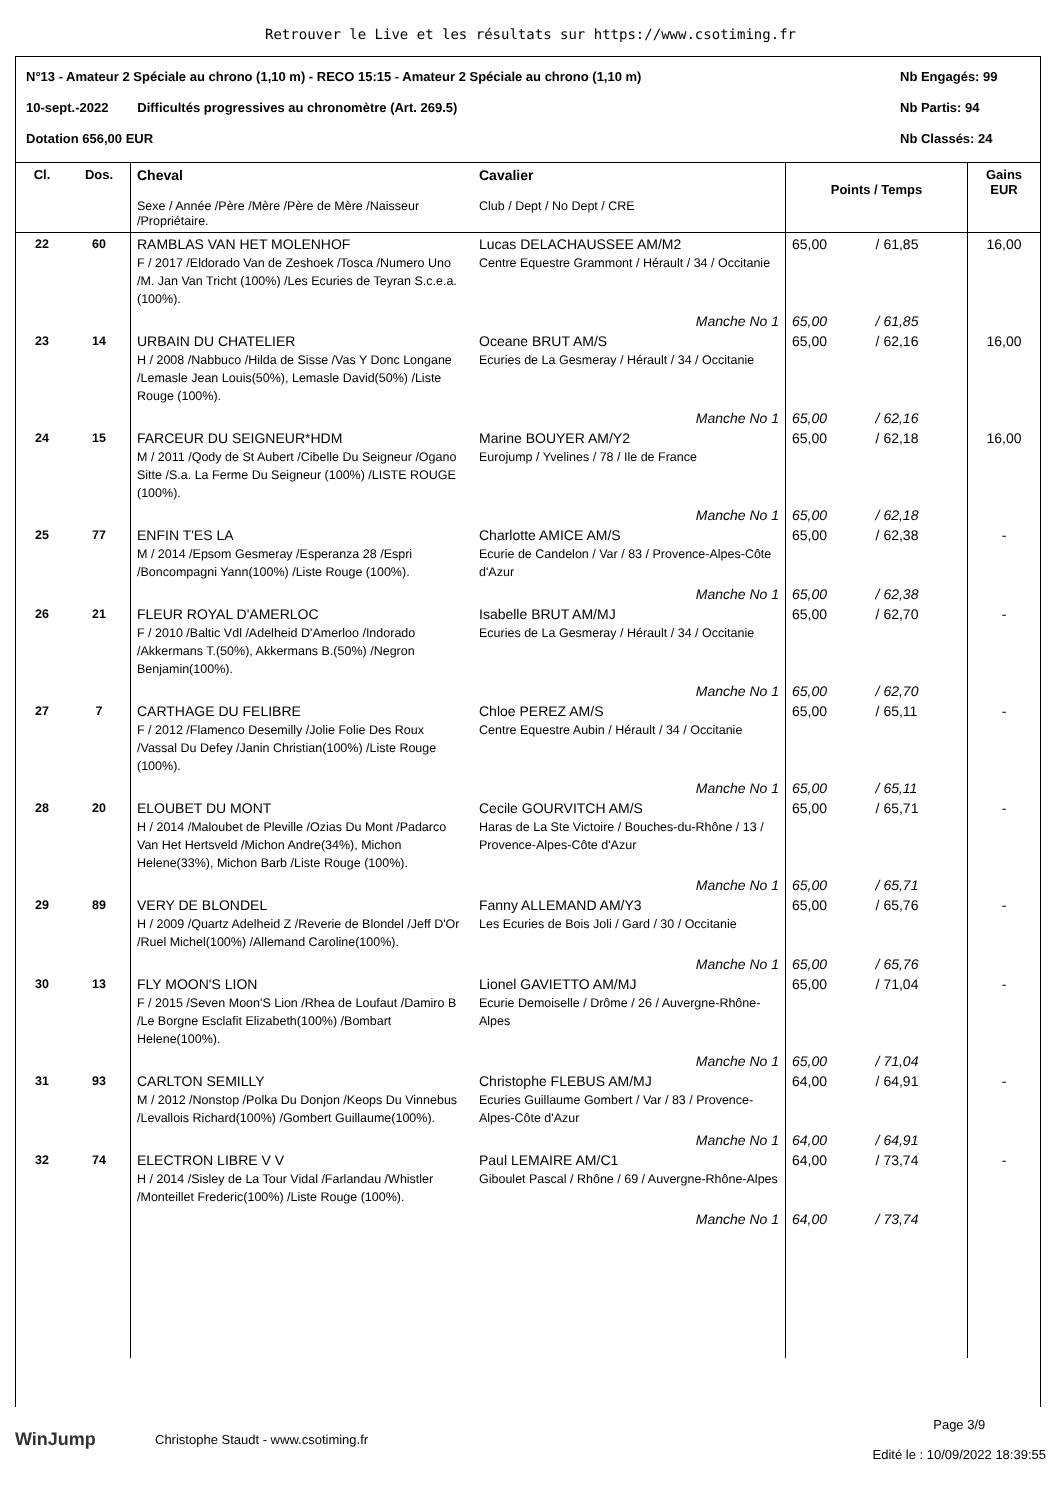Retrouver le Live et les résultats sur https://www.csotiming.fr
N°13 - Amateur 2 Spéciale au chrono (1,10 m) - RECO 15:15 - Amateur 2 Spéciale au chrono (1,10 m) Nb Engagés: 99
10-sept.-2022 Difficultés progressives au chronomètre (Art. 269.5) Nb Partis: 94
Dotation 656,00 EUR Nb Classés: 24
| Cl. | Dos. | Cheval Sexe / Année /Père /Mère /Père de Mère /Naisseur /Propriétaire. | Cavalier Club / Dept / No Dept / CRE | Points / Temps | | Gains EUR |
| --- | --- | --- | --- | --- | --- | --- |
| 22 | 60 | RAMBLAS VAN HET MOLENHOF F / 2017 /Eldorado Van de Zeshoek /Tosca /Numero Uno /M. Jan Van Tricht (100%) /Les Ecuries de Teyran S.c.e.a.(100%). | Lucas DELACHAUSSEE AM/M2 Centre Equestre Grammont / Hérault / 34 / Occitanie | 65,00 | / 61,85 | 16,00 |
| | | | Manche No 1 | 65,00 | / 61,85 | |
| 23 | 14 | URBAIN DU CHATELIER H / 2008 /Nabbuco /Hilda de Sisse /Vas Y Donc Longane /Lemasle Jean Louis(50%), Lemasle David(50%) /Liste Rouge (100%). | Oceane BRUT AM/S Ecuries de La Gesmeray / Hérault / 34 / Occitanie | 65,00 | / 62,16 | 16,00 |
| | | | Manche No 1 | 65,00 | / 62,16 | |
| 24 | 15 | FARCEUR DU SEIGNEUR*HDM M / 2011 /Qody de St Aubert /Cibelle Du Seigneur /Ogano Sitte /S.a. La Ferme Du Seigneur (100%) /LISTE ROUGE (100%). | Marine BOUYER AM/Y2 Eurojump / Yvelines / 78 / Ile de France | 65,00 | / 62,18 | 16,00 |
| | | | Manche No 1 | 65,00 | / 62,18 | |
| 25 | 77 | ENFIN T'ES LA M / 2014 /Epsom Gesmeray /Esperanza 28 /Espri /Boncompagni Yann(100%) /Liste Rouge (100%). | Charlotte AMICE AM/S Ecurie de Candelon / Var / 83 / Provence-Alpes-Côte d'Azur | 65,00 | / 62,38 | - |
| | | | Manche No 1 | 65,00 | / 62,38 | |
| 26 | 21 | FLEUR ROYAL D'AMERLOC F / 2010 /Baltic Vdl /Adelheid D'Amerloo /Indorado /Akkermans T.(50%), Akkermans B.(50%) /Negron Benjamin(100%). | Isabelle BRUT AM/MJ Ecuries de La Gesmeray / Hérault / 34 / Occitanie | 65,00 | / 62,70 | - |
| | | | Manche No 1 | 65,00 | / 62,70 | |
| 27 | 7 | CARTHAGE DU FELIBRE F / 2012 /Flamenco Desemilly /Jolie Folie Des Roux /Vassal Du Defey /Janin Christian(100%) /Liste Rouge (100%). | Chloe PEREZ AM/S Centre Equestre Aubin / Hérault / 34 / Occitanie | 65,00 | / 65,11 | - |
| | | | Manche No 1 | 65,00 | / 65,11 | |
| 28 | 20 | ELOUBET DU MONT H / 2014 /Maloubet de Pleville /Ozias Du Mont /Padarco Van Het Hertsveld /Michon Andre(34%), Michon Helene(33%), Michon Barb /Liste Rouge (100%). | Cecile GOURVITCH AM/S Haras de La Ste Victoire / Bouches-du-Rhône / 13 / Provence-Alpes-Côte d'Azur | 65,00 | / 65,71 | - |
| | | | Manche No 1 | 65,00 | / 65,71 | |
| 29 | 89 | VERY DE BLONDEL H / 2009 /Quartz Adelheid Z /Reverie de Blondel /Jeff D'Or /Ruel Michel(100%) /Allemand Caroline(100%). | Fanny ALLEMAND AM/Y3 Les Ecuries de Bois Joli / Gard / 30 / Occitanie | 65,00 | / 65,76 | - |
| | | | Manche No 1 | 65,00 | / 65,76 | |
| 30 | 13 | FLY MOON'S LION F / 2015 /Seven Moon'S Lion /Rhea de Loufaut /Damiro B /Le Borgne Esclafit Elizabeth(100%) /Bombart Helene(100%). | Lionel GAVIETTO AM/MJ Ecurie Demoiselle / Drôme / 26 / Auvergne-Rhône-Alpes | 65,00 | / 71,04 | - |
| | | | Manche No 1 | 65,00 | / 71,04 | |
| 31 | 93 | CARLTON SEMILLY M / 2012 /Nonstop /Polka Du Donjon /Keops Du Vinnebus /Levallois Richard(100%) /Gombert Guillaume(100%). | Christophe FLEBUS AM/MJ Ecuries Guillaume Gombert / Var / 83 / Provence-Alpes-Côte d'Azur | 64,00 | / 64,91 | - |
| | | | Manche No 1 | 64,00 | / 64,91 | |
| 32 | 74 | ELECTRON LIBRE V V H / 2014 /Sisley de La Tour Vidal /Farlandau /Whistler /Monteillet Frederic(100%) /Liste Rouge (100%). | Paul LEMAIRE AM/C1 Giboulet Pascal / Rhône / 69 / Auvergne-Rhône-Alpes | 64,00 | / 73,74 | - |
| | | | Manche No 1 | 64,00 | / 73,74 | |
WinJump Christophe Staudt - www.csotiming.fr Page 3/9
Edité le : 10/09/2022 18:39:55